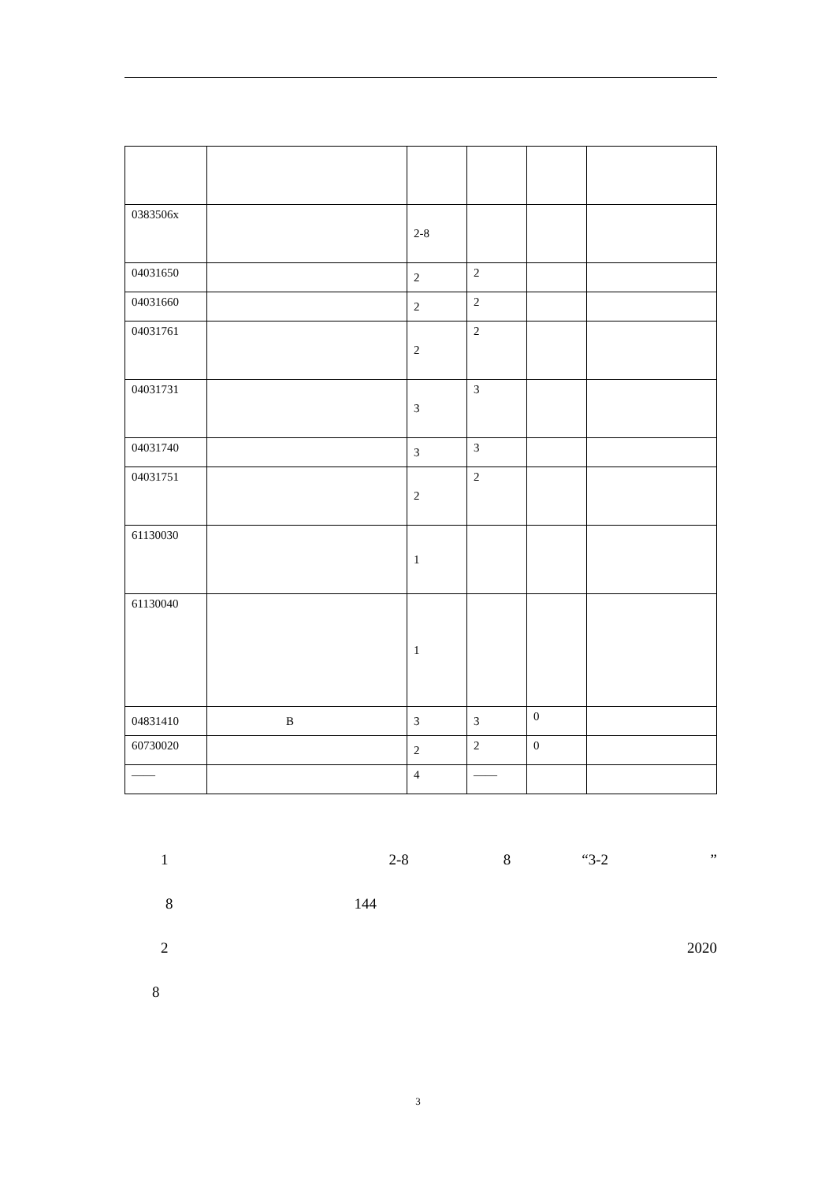| 0383506x | | 2-8 | | | |
| 04031650 | | 2 | 2 | | |
| 04031660 | | 2 | 2 | | |
| 04031761 | | 2 | 2 | | |
| 04031731 | | 3 | 3 | | |
| 04031740 | | 3 | 3 | | |
| 04031751 | | 2 | 2 | | |
| 61130030 | | 1 | | | |
| 61130040 | | 1 | | | |
| 04831410 | B | 3 | 3 | 0 | |
| 60730020 | | 2 | 2 | 0 | |
| —— | | 4 | —— | | |
1 2-8 8 “3-2”
8 144
2 2020
8
3